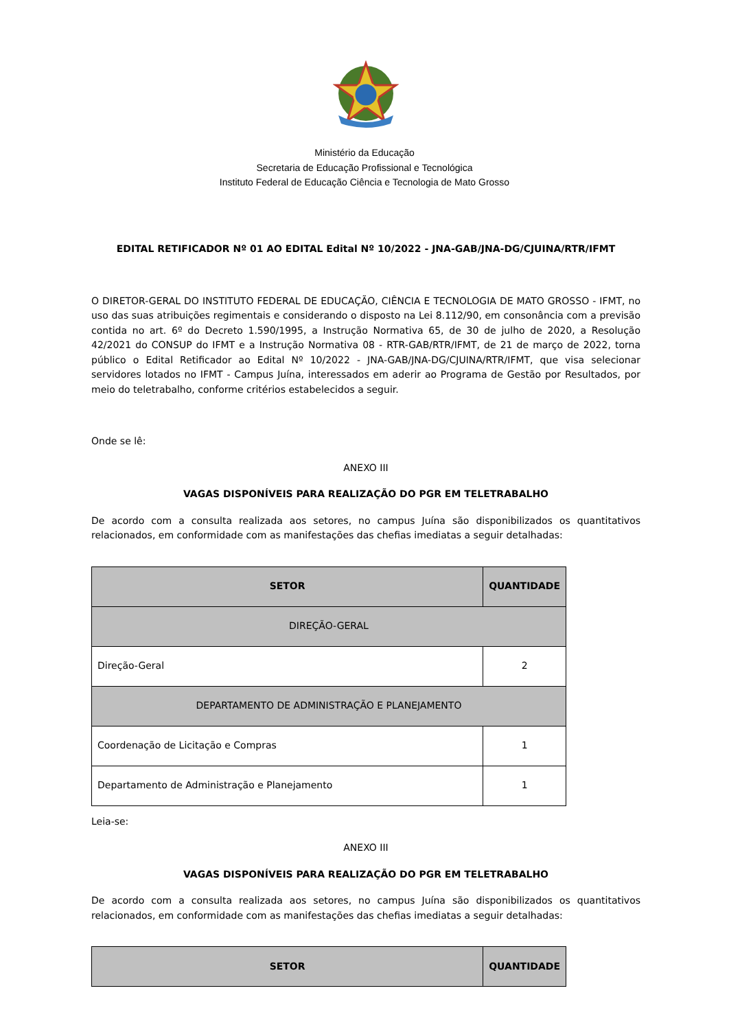Ministério da Educação
Secretaria de Educação Profissional e Tecnológica
Instituto Federal de Educação Ciência e Tecnologia de Mato Grosso
EDITAL RETIFICADOR Nº 01 AO EDITAL Edital Nº 10/2022 - JNA-GAB/JNA-DG/CJUINA/RTR/IFMT
O DIRETOR-GERAL DO INSTITUTO FEDERAL DE EDUCAÇÃO, CIÊNCIA E TECNOLOGIA DE MATO GROSSO - IFMT, no uso das suas atribuições regimentais e considerando o disposto na Lei 8.112/90, em consonância com a previsão contida no art. 6º do Decreto 1.590/1995, a Instrução Normativa 65, de 30 de julho de 2020, a Resolução 42/2021 do CONSUP do IFMT e a Instrução Normativa 08 - RTR-GAB/RTR/IFMT, de 21 de março de 2022, torna público o Edital Retificador ao Edital Nº 10/2022 - JNA-GAB/JNA-DG/CJUINA/RTR/IFMT, que visa selecionar servidores lotados no IFMT - Campus Juína, interessados em aderir ao Programa de Gestão por Resultados, por meio do teletrabalho, conforme critérios estabelecidos a seguir.
Onde se lê:
ANEXO III
VAGAS DISPONÍVEIS PARA REALIZAÇÃO DO PGR EM TELETRABALHO
De acordo com a consulta realizada aos setores, no campus Juína são disponibilizados os quantitativos relacionados, em conformidade com as manifestações das chefias imediatas a seguir detalhadas:
| SETOR | QUANTIDADE |
| --- | --- |
| DIREÇÃO-GERAL | |
| Direção-Geral | 2 |
| DEPARTAMENTO DE ADMINISTRAÇÃO E PLANEJAMENTO | |
| Coordenação de Licitação e Compras | 1 |
| Departamento de Administração e Planejamento | 1 |
Leia-se:
ANEXO III
VAGAS DISPONÍVEIS PARA REALIZAÇÃO DO PGR EM TELETRABALHO
De acordo com a consulta realizada aos setores, no campus Juína são disponibilizados os quantitativos relacionados, em conformidade com as manifestações das chefias imediatas a seguir detalhadas:
| SETOR | QUANTIDADE |
| --- | --- |